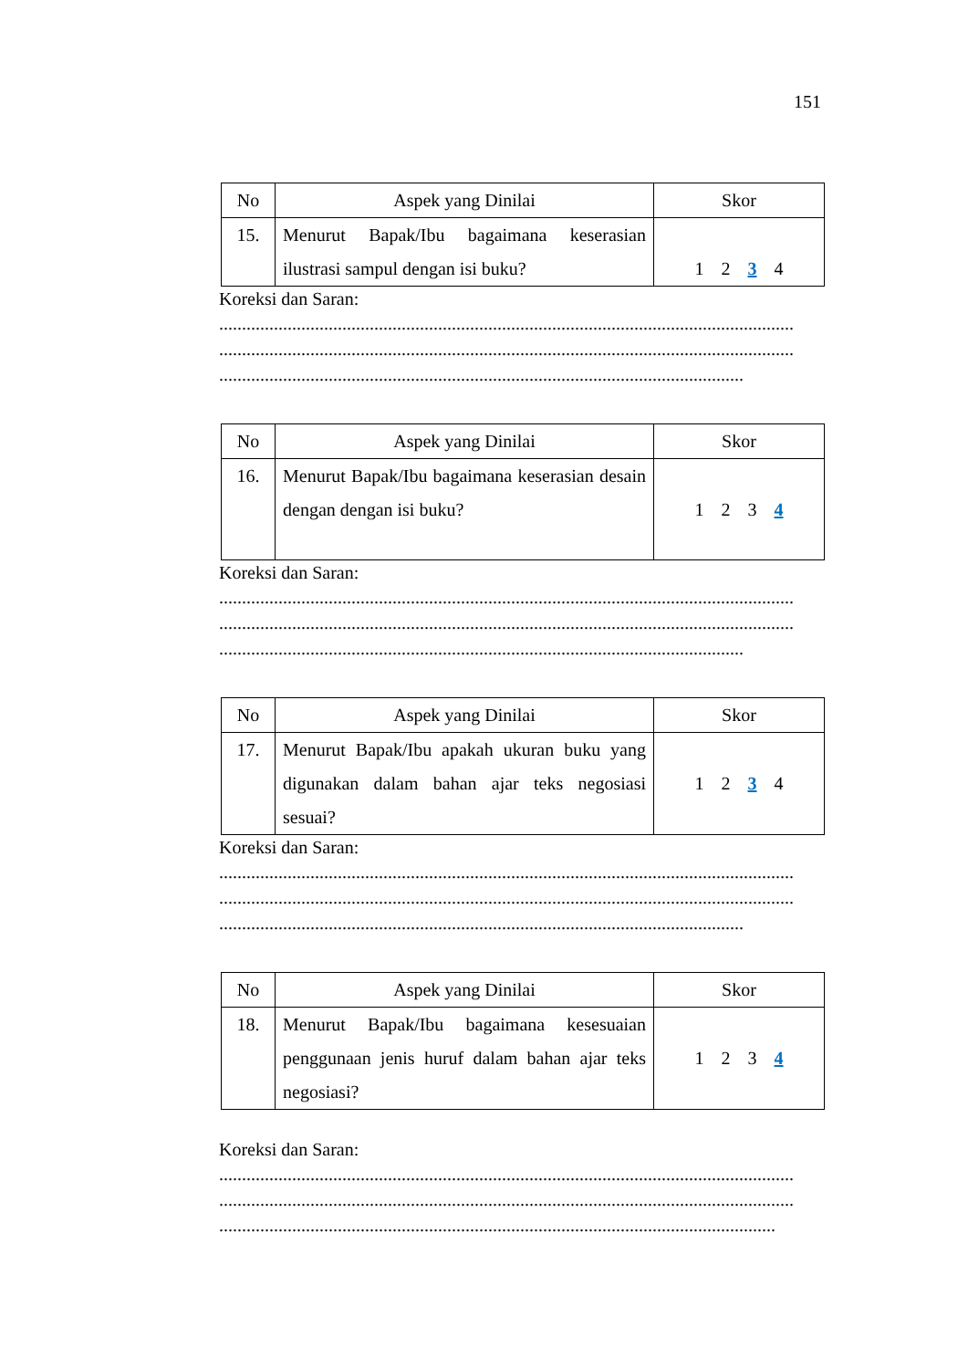151
| No | Aspek yang Dinilai | Skor |
| --- | --- | --- |
| 15. | Menurut Bapak/Ibu bagaimana keserasian ilustrasi sampul dengan isi buku? | 1 2 3 4 |
Koreksi dan Saran:
..............................................................................................................................
..............................................................................................................................
...................................................................................................................
| No | Aspek yang Dinilai | Skor |
| --- | --- | --- |
| 16. | Menurut Bapak/Ibu bagaimana keserasian desain dengan dengan isi buku? | 1 2 3 4 |
Koreksi dan Saran:
..............................................................................................................................
..............................................................................................................................
...................................................................................................................
| No | Aspek yang Dinilai | Skor |
| --- | --- | --- |
| 17. | Menurut Bapak/Ibu apakah ukuran buku yang digunakan dalam bahan ajar teks negosiasi sesuai? | 1 2 3 4 |
Koreksi dan Saran:
..............................................................................................................................
..............................................................................................................................
...................................................................................................................
| No | Aspek yang Dinilai | Skor |
| --- | --- | --- |
| 18. | Menurut Bapak/Ibu bagaimana kesesuaian penggunaan jenis huruf dalam bahan ajar teks negosiasi? | 1 2 3 4 |
Koreksi dan Saran:
..............................................................................................................................
..............................................................................................................................
..........................................................................................................................